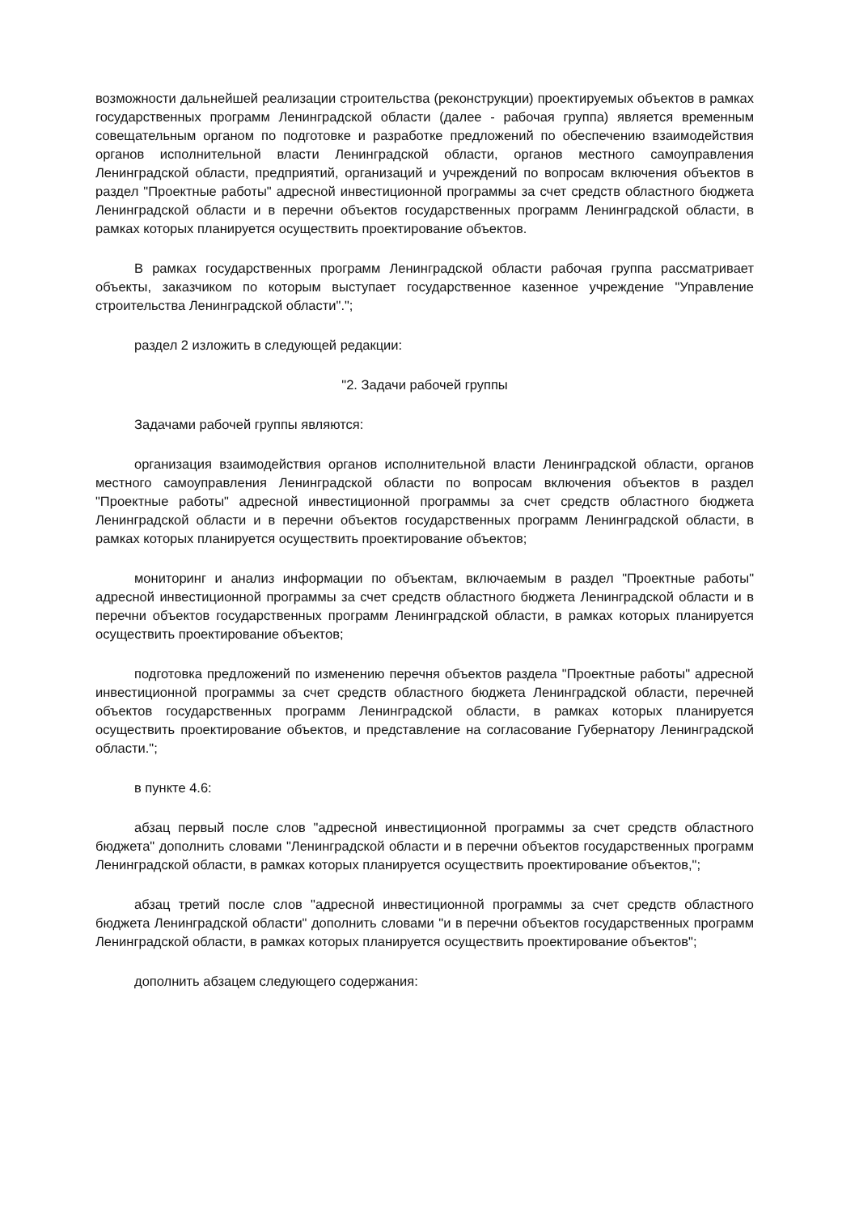возможности дальнейшей реализации строительства (реконструкции) проектируемых объектов в рамках государственных программ Ленинградской области (далее - рабочая группа) является временным совещательным органом по подготовке и разработке предложений по обеспечению взаимодействия органов исполнительной власти Ленинградской области, органов местного самоуправления Ленинградской области, предприятий, организаций и учреждений по вопросам включения объектов в раздел "Проектные работы" адресной инвестиционной программы за счет средств областного бюджета Ленинградской области и в перечни объектов государственных программ Ленинградской области, в рамках которых планируется осуществить проектирование объектов.
В рамках государственных программ Ленинградской области рабочая группа рассматривает объекты, заказчиком по которым выступает государственное казенное учреждение "Управление строительства Ленинградской области".";
раздел 2 изложить в следующей редакции:
"2. Задачи рабочей группы
Задачами рабочей группы являются:
организация взаимодействия органов исполнительной власти Ленинградской области, органов местного самоуправления Ленинградской области по вопросам включения объектов в раздел "Проектные работы" адресной инвестиционной программы за счет средств областного бюджета Ленинградской области и в перечни объектов государственных программ Ленинградской области, в рамках которых планируется осуществить проектирование объектов;
мониторинг и анализ информации по объектам, включаемым в раздел "Проектные работы" адресной инвестиционной программы за счет средств областного бюджета Ленинградской области и в перечни объектов государственных программ Ленинградской области, в рамках которых планируется осуществить проектирование объектов;
подготовка предложений по изменению перечня объектов раздела "Проектные работы" адресной инвестиционной программы за счет средств областного бюджета Ленинградской области, перечней объектов государственных программ Ленинградской области, в рамках которых планируется осуществить проектирование объектов, и представление на согласование Губернатору Ленинградской области.";
в пункте 4.6:
абзац первый после слов "адресной инвестиционной программы за счет средств областного бюджета" дополнить словами "Ленинградской области и в перечни объектов государственных программ Ленинградской области, в рамках которых планируется осуществить проектирование объектов,";
абзац третий после слов "адресной инвестиционной программы за счет средств областного бюджета Ленинградской области" дополнить словами "и в перечни объектов государственных программ Ленинградской области, в рамках которых планируется осуществить проектирование объектов";
дополнить абзацем следующего содержания: